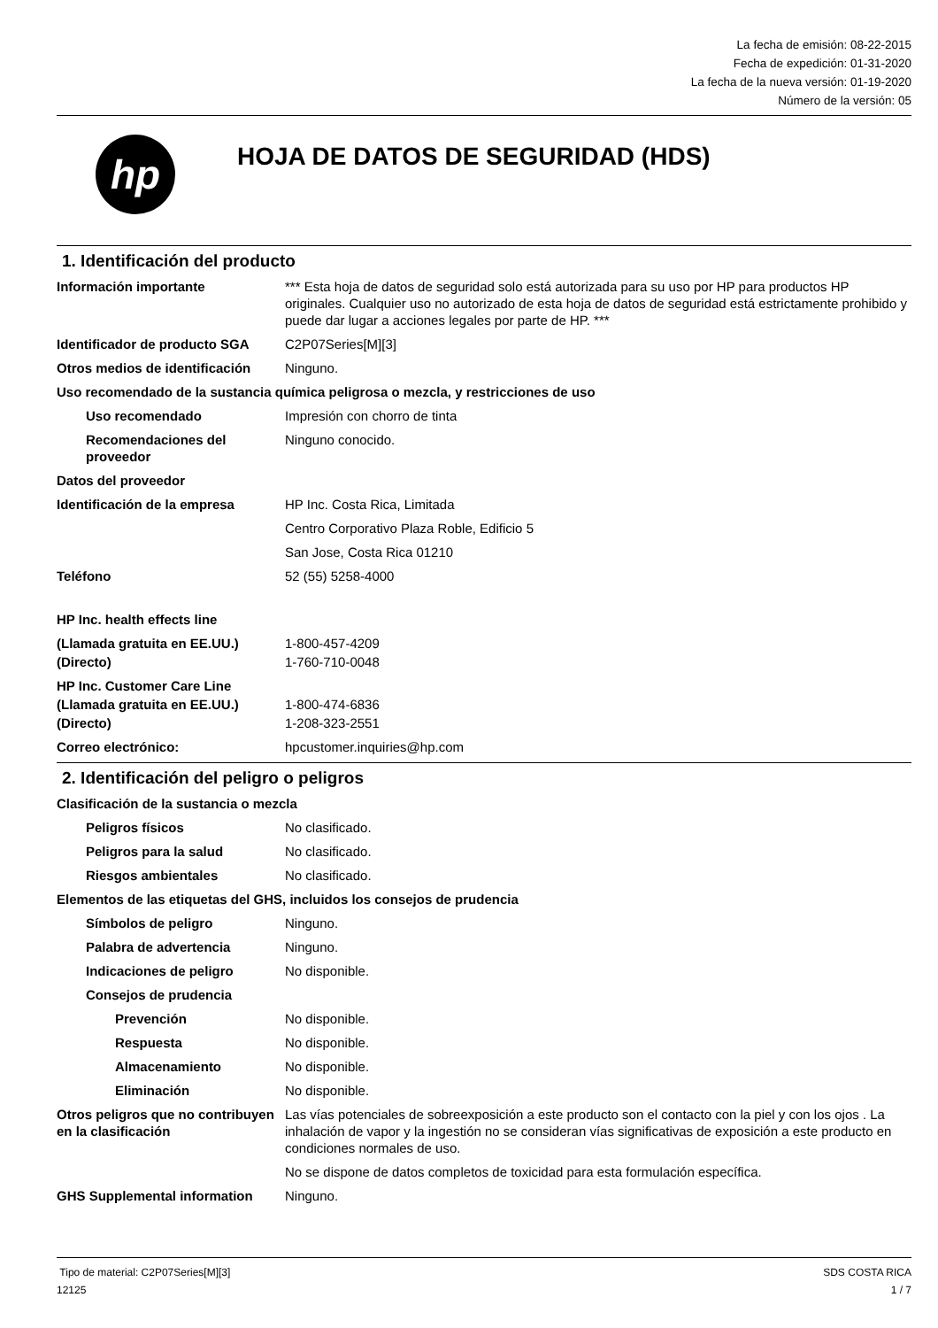La fecha de emisión: 08-22-2015
Fecha de expedición: 01-31-2020
La fecha de la nueva versión: 01-19-2020
Número de la versión: 05
hp
HOJA DE DATOS DE SEGURIDAD (HDS)
1. Identificación del producto
Información importante *** Esta hoja de datos de seguridad solo está autorizada para su uso por HP para productos HP originales. Cualquier uso no autorizado de esta hoja de datos de seguridad está estrictamente prohibido y puede dar lugar a acciones legales por parte de HP. ***
Identificador de producto SGA
C2P07Series[M][3]
Otros medios de identificación
Ninguno.
Uso recomendado de la sustancia química peligrosa o mezcla, y restricciones de uso
Uso recomendado Impresión con chorro de tinta
Recomendaciones del proveedor
Ninguno conocido.
Datos del proveedor
Identificación de la empresa HP Inc. Costa Rica, Limitada
Centro Corporativo Plaza Roble, Edificio 5
San Jose, Costa Rica 01210
Teléfono 52 (55) 5258-4000
HP Inc. health effects line
(Llamada gratuita en EE.UU.) 1-800-457-4209
(Directo) 1-760-710-0048
HP Inc. Customer Care Line
(Llamada gratuita en EE.UU.) 1-800-474-6836
(Directo) 1-208-323-2551
Correo electrónico: hpcustomer.inquiries@hp.com
2. Identificación del peligro o peligros
Clasificación de la sustancia o mezcla
Peligros físicos No clasificado.
Peligros para la salud No clasificado.
Riesgos ambientales No clasificado.
Elementos de las etiquetas del GHS, incluidos los consejos de prudencia
Símbolos de peligro Ninguno.
Palabra de advertencia Ninguno.
Indicaciones de peligro No disponible.
Consejos de prudencia
Prevención No disponible.
Respuesta No disponible.
Almacenamiento No disponible.
Eliminación No disponible.
Otros peligros que no contribuyen en la clasificación
Las vías potenciales de sobreexposición a este producto son el contacto con la piel y con los ojos . La inhalación de vapor y la ingestión no se consideran vías significativas de exposición a este producto en condiciones normales de uso.
No se dispone de datos completos de toxicidad para esta formulación específica.
GHS Supplemental information Ninguno.
Tipo de material: C2P07Series[M][3]
12125
SDS COSTA RICA
1 / 7